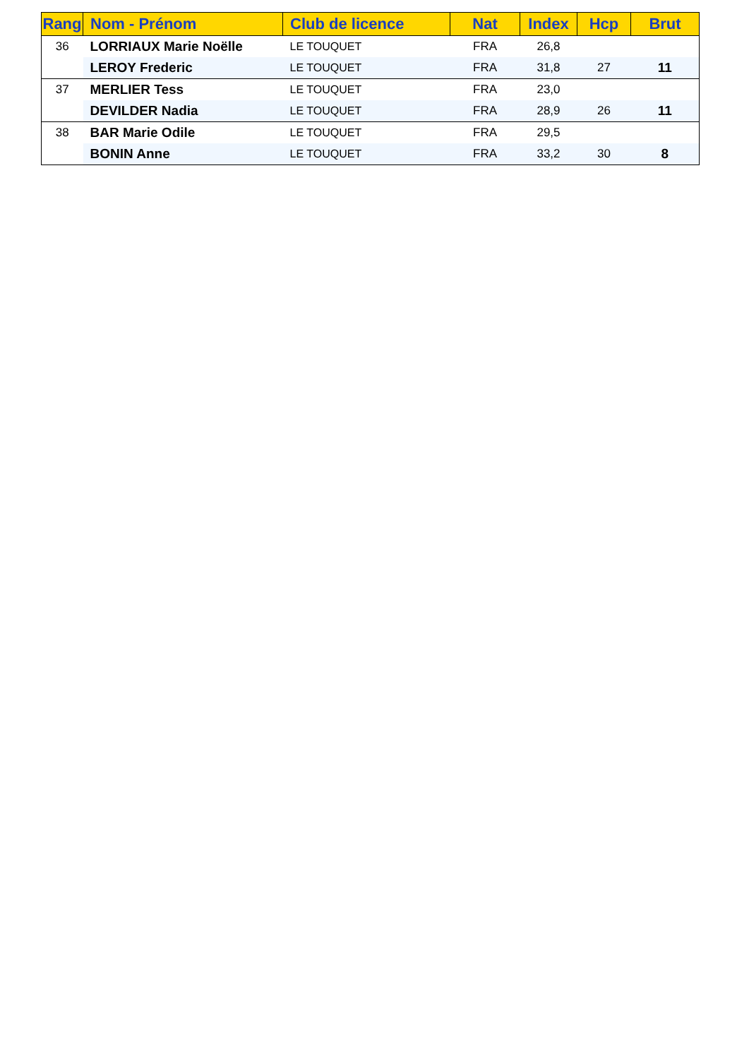| Rang | Nom - Prénom | Club de licence | Nat | Index | Hcp | Brut |
| --- | --- | --- | --- | --- | --- | --- |
| 36 | LORRIAUX Marie Noëlle | LE TOUQUET | FRA | 26,8 | | |
| | LEROY Frederic | LE TOUQUET | FRA | 31,8 | 27 | 11 |
| 37 | MERLIER Tess | LE TOUQUET | FRA | 23,0 | | |
| | DEVILDER Nadia | LE TOUQUET | FRA | 28,9 | 26 | 11 |
| 38 | BAR Marie Odile | LE TOUQUET | FRA | 29,5 | | |
| | BONIN Anne | LE TOUQUET | FRA | 33,2 | 30 | 8 |